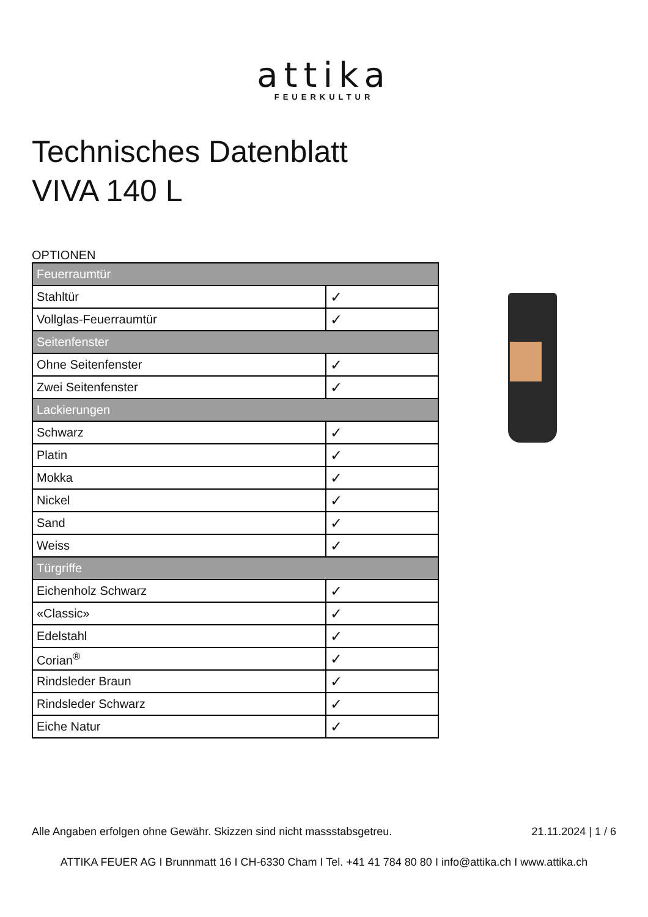attika
FEUERKULTUR
Technisches Datenblatt
VIVA 140 L
OPTIONEN
| Feuerraumtür | |
| Stahltür | ✓ |
| Vollglas-Feuerraumtür | ✓ |
| Seitenfenster | |
| Ohne Seitenfenster | ✓ |
| Zwei Seitenfenster | ✓ |
| Lackierungen | |
| Schwarz | ✓ |
| Platin | ✓ |
| Mokka | ✓ |
| Nickel | ✓ |
| Sand | ✓ |
| Weiss | ✓ |
| Türgriffe | |
| Eichenholz Schwarz | ✓ |
| «Classic» | ✓ |
| Edelstahl | ✓ |
| Corian<sup>®</sup> | ✓ |
| Rindsleder Braun | ✓ |
| Rindsleder Schwarz | ✓ |
| Eiche Natur | ✓ |
Alle Angaben erfolgen ohne Gewähr. Skizzen sind nicht massstabsgetreu. 21.11.2024 | 1 / 6
ATTIKA FEUER AG I Brunnmatt 16 I CH-6330 Cham I Tel. +41 41 784 80 80 I info@attika.ch I www.attika.ch